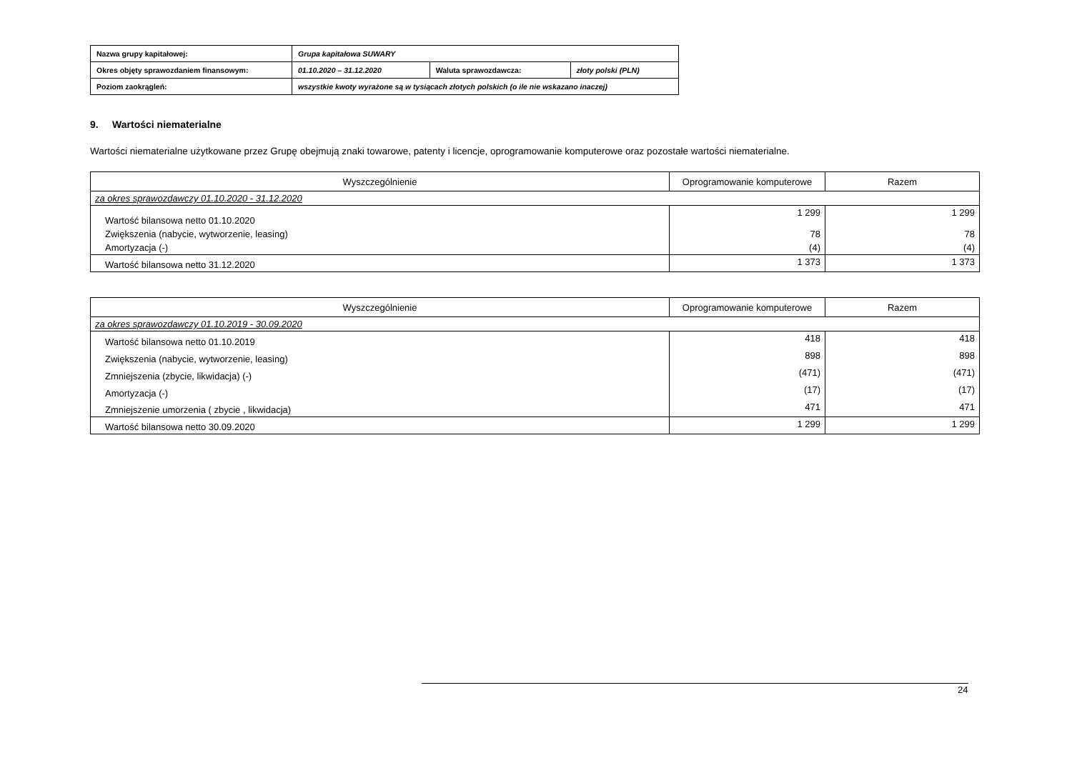| Nazwa grupy kapitałowej: | Grupa kapitałowa SUWARY | | |
| Okres objęty sprawozdaniem finansowym: | 01.10.2020 – 31.12.2020 | Waluta sprawozdawcza: | złoty polski (PLN) |
| Poziom zaokrągleń: | wszystkie kwoty wyrażone są w tysiącach złotych polskich (o ile nie wskazano inaczej) | | |
9. Wartości niematerialne
Wartości niematerialne użytkowane przez Grupę obejmują znaki towarowe, patenty i licencje, oprogramowanie komputerowe oraz pozostałe wartości niematerialne.
| Wyszczególnienie | Oprogramowanie komputerowe | Razem |
| --- | --- | --- |
| za okres sprawozdawczy 01.10.2020 - 31.12.2020 | | |
| Wartość bilansowa netto 01.10.2020 | 1 299 | 1 299 |
| Zwiększenia (nabycie, wytworzenie, leasing) | 78 | 78 |
| Amortyzacja (-) | (4) | (4) |
| Wartość bilansowa netto 31.12.2020 | 1 373 | 1 373 |
| Wyszczególnienie | Oprogramowanie komputerowe | Razem |
| --- | --- | --- |
| za okres sprawozdawczy 01.10.2019 - 30.09.2020 | | |
| Wartość bilansowa netto 01.10.2019 | 418 | 418 |
| Zwiększenia (nabycie, wytworzenie, leasing) | 898 | 898 |
| Zmniejszenia (zbycie, likwidacja) (-) | (471) | (471) |
| Amortyzacja (-) | (17) | (17) |
| Zmniejszenie umorzenia ( zbycie , likwidacja) | 471 | 471 |
| Wartość bilansowa netto 30.09.2020 | 1 299 | 1 299 |
24